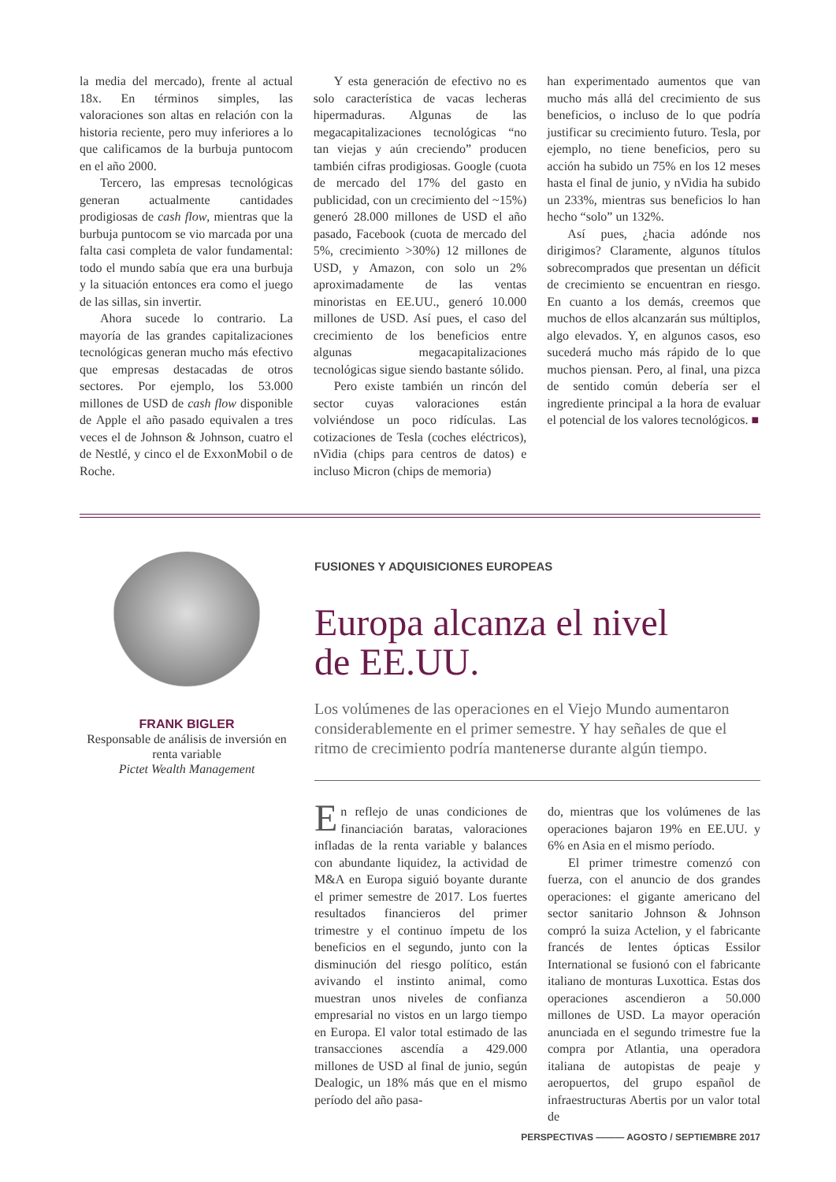la media del mercado), frente al actual 18x. En términos simples, las valoraciones son altas en relación con la historia reciente, pero muy inferiores a lo que calificamos de la burbuja puntocom en el año 2000.
Tercero, las empresas tecnológicas generan actualmente cantidades prodigiosas de cash flow, mientras que la burbuja puntocom se vio marcada por una falta casi completa de valor fundamental: todo el mundo sabía que era una burbuja y la situación entonces era como el juego de las sillas, sin invertir.
Ahora sucede lo contrario. La mayoría de las grandes capitalizaciones tecnológicas generan mucho más efectivo que empresas destacadas de otros sectores. Por ejemplo, los 53.000 millones de USD de cash flow disponible de Apple el año pasado equivalen a tres veces el de Johnson & Johnson, cuatro el de Nestlé, y cinco el de ExxonMobil o de Roche.
Y esta generación de efectivo no es solo característica de vacas lecheras hipermaduras. Algunas de las megacapitalizaciones tecnológicas “no tan viejas y aún creciendo” producen también cifras prodigiosas. Google (cuota de mercado del 17% del gasto en publicidad, con un crecimiento del ~15%) generó 28.000 millones de USD el año pasado, Facebook (cuota de mercado del 5%, crecimiento >30%) 12 millones de USD, y Amazon, con solo un 2% aproximadamente de las ventas minoristas en EE.UU., generó 10.000 millones de USD. Así pues, el caso del crecimiento de los beneficios entre algunas megacapitalizaciones tecnológicas sigue siendo bastante sólido.
Pero existe también un rincón del sector cuyas valoraciones están volviéndose un poco ridículas. Las cotizaciones de Tesla (coches eléctricos), nVidia (chips para centros de datos) e incluso Micron (chips de memoria)
han experimentado aumentos que van mucho más allá del crecimiento de sus beneficios, o incluso de lo que podría justificar su crecimiento futuro. Tesla, por ejemplo, no tiene beneficios, pero su acción ha subido un 75% en los 12 meses hasta el final de junio, y nVidia ha subido un 233%, mientras sus beneficios lo han hecho “solo” un 132%.
Así pues, ¿hacia adónde nos dirigimos? Claramente, algunos títulos sobrecomprados que presentan un déficit de crecimiento se encuentran en riesgo. En cuanto a los demás, creemos que muchos de ellos alcanzarán sus múltiplos, algo elevados. Y, en algunos casos, eso sucederá mucho más rápido de lo que muchos piensan. Pero, al final, una pizca de sentido común debería ser el ingrediente principal a la hora de evaluar el potencial de los valores tecnológicos. ■
FRANK BIGLER
Responsable de análisis de inversión en renta variable
Pictet Wealth Management
FUSIONES Y ADQUISICIONES EUROPEAS
Europa alcanza el nivel
de EE.UU.
Los volúmenes de las operaciones en el Viejo Mundo aumentaron considerablemente en el primer semestre. Y hay señales de que el ritmo de crecimiento podría mantenerse durante algún tiempo.
En reflejo de unas condiciones de financiación baratas, valoraciones infladas de la renta variable y balances con abundante liquidez, la actividad de M&A en Europa siguió boyante durante el primer semestre de 2017. Los fuertes resultados financieros del primer trimestre y el continuo ímpetu de los beneficios en el segundo, junto con la disminución del riesgo político, están avivando el instinto animal, como muestran unos niveles de confianza empresarial no vistos en un largo tiempo en Europa. El valor total estimado de las transacciones ascendía a 429.000 millones de USD al final de junio, según Dealogic, un 18% más que en el mismo período del año pasa-
do, mientras que los volúmenes de las operaciones bajaron 19% en EE.UU. y 6% en Asia en el mismo período.
El primer trimestre comenzó con fuerza, con el anuncio de dos grandes operaciones: el gigante americano del sector sanitario Johnson & Johnson compró la suiza Actelion, y el fabricante francés de lentes ópticas Essilor International se fusionó con el fabricante italiano de monturas Luxottica. Estas dos operaciones ascendieron a 50.000 millones de USD. La mayor operación anunciada en el segundo trimestre fue la compra por Atlantia, una operadora italiana de autopistas de peaje y aeropuertos, del grupo español de infraestructuras Abertis por un valor total de
PERSPECTIVAS ——— AGOSTO / SEPTIEMBRE 2017